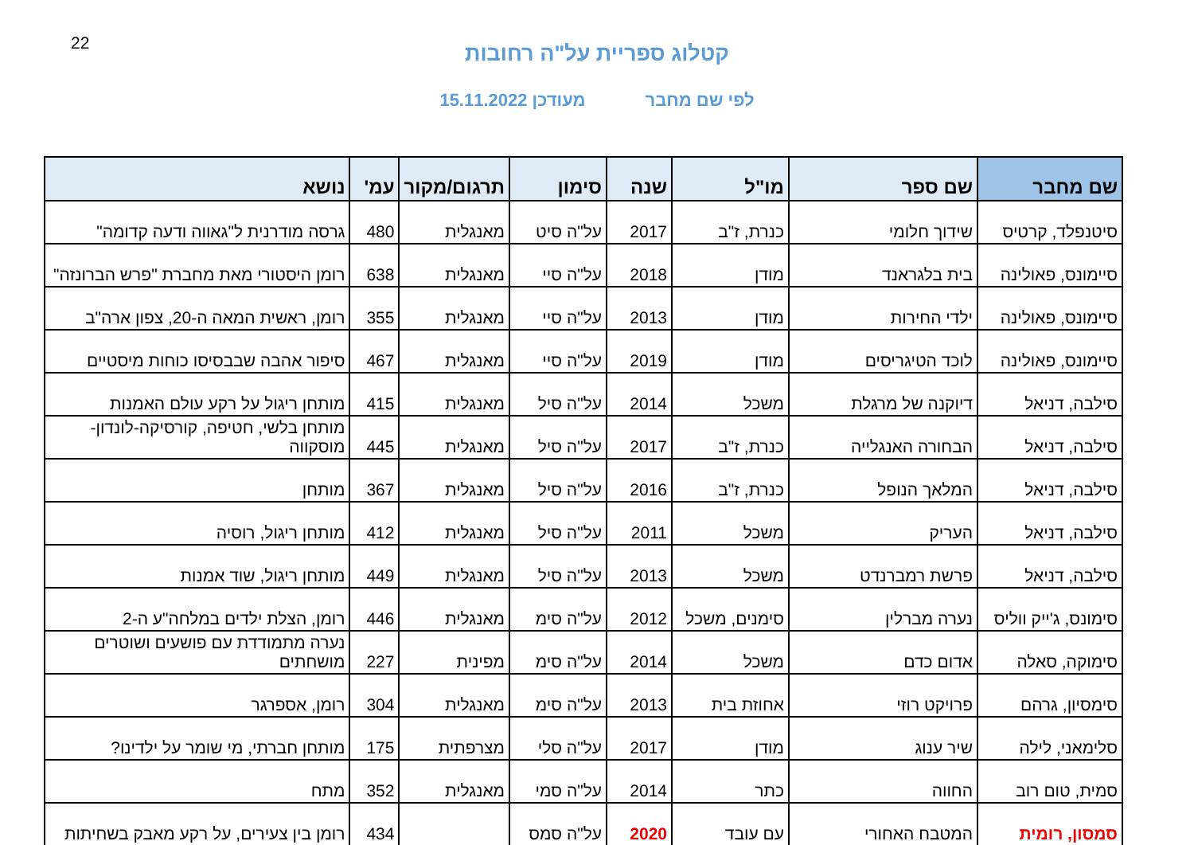22
קטלוג ספריית על"ה רחובות
לפי שם מחבר מעודכן 15.11.2022
| שם מחבר | שם ספר | מו"ל | שנה | סימון | תרגום/מקור | עמ' | נושא |
| --- | --- | --- | --- | --- | --- | --- | --- |
| סיטנפלד, קרטיס | שידוך חלומי | כנרת, ז"ב | 2017 | על"ה סיט | מאנגלית | 480 | גרסה מודרנית ל"גאווה ודעה קדומה" |
| סיימונס, פאולינה | בית בלגראנד | מודן | 2018 | על"ה סיי | מאנגלית | 638 | רומן היסטורי מאת מחברת "פרש הברונזה" |
| סיימונס, פאולינה | ילדי החירות | מודן | 2013 | על"ה סיי | מאנגלית | 355 | רומן, ראשית המאה ה-20, צפון ארה"ב |
| סיימונס, פאולינה | לוכד הטיגריסים | מודן | 2019 | על"ה סיי | מאנגלית | 467 | סיפור אהבה שבבסיסו כוחות מיסטיים |
| סילבה, דניאל | דיוקנה של מרגלת | משכל | 2014 | על"ה סיל | מאנגלית | 415 | מותחן ריגול על רקע עולם האמנות |
| סילבה, דניאל | הבחורה האנגלייה | כנרת, ז"ב | 2017 | על"ה סיל | מאנגלית | 445 | מותחן בלשי, חטיפה, קורסיקה-לונדון-מוסקווה |
| סילבה, דניאל | המלאך הנופל | כנרת, ז"ב | 2016 | על"ה סיל | מאנגלית | 367 | מותחן |
| סילבה, דניאל | העריק | משכל | 2011 | על"ה סיל | מאנגלית | 412 | מותחן ריגול, רוסיה |
| סילבה, דניאל | פרשת רמברנדט | משכל | 2013 | על"ה סיל | מאנגלית | 449 | מותחן ריגול, שוד אמנות |
| סימונס, ג'ייק ווליס | נערה מברלין | סימנים, משכל | 2012 | על"ה סימ | מאנגלית | 446 | רומן, הצלת ילדים במלחה"ע ה-2 |
| סימוקה, סאלה | אדום כדם | משכל | 2014 | על"ה סימ | מפינית | 227 | נערה מתמודדת עם פושעים ושוטרים מושחתים |
| סימסיון, גרהם | פרויקט רוזי | אחוזת בית | 2013 | על"ה סימ | מאנגלית | 304 | רומן, אספרגר |
| סלימאני, לילה | שיר ענוג | מודן | 2017 | על"ה סלי | מצרפתית | 175 | מותחן חברתי, מי שומר על ילדינו? |
| סמית, טום רוב | החווה | כתר | 2014 | על"ה סמי | מאנגלית | 352 | מתח |
| סמסון, רומית | המטבח האחורי | עם עובד | 2020 | על"ה סמס | | 434 | רומן בין צעירים, על רקע מאבק בשחיתות |